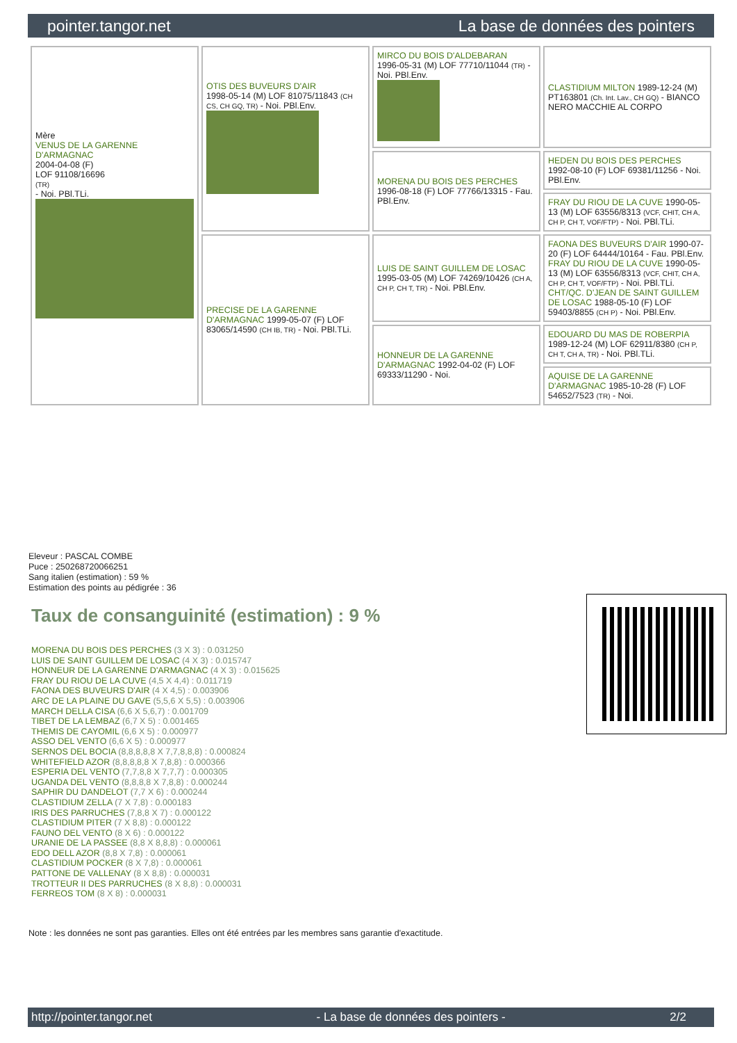pointer.tangor.net La base de données des pointers
| Mère VENUS DE LA GARENNE D'ARMAGNAC 2004-04-08 (F) LOF 91108/16696 (TR) - Noi. PBl.TLi. | OTIS DES BUVEURS D'AIR 1998-05-14 (M) LOF 81075/11843 (CH CS, CH GQ, TR) - Noi. PBl.Env. | MIRCO DU BOIS D'ALDEBARAN 1996-05-31 (M) LOF 77710/11044 (TR) - Noi. PBl.Env. | CLASTIDIUM MILTON 1989-12-24 (M) PT163801 (Ch. Int. Lav., CH GQ) - BIANCO NERO MACCHIE AL CORPO |
| | | MORENA DU BOIS DES PERCHES 1996-08-18 (F) LOF 77766/13315 - Fau. PBl.Env. | HEDEN DU BOIS DES PERCHES 1992-08-10 (F) LOF 69381/11256 - Noi. PBl.Env. |
| | | | FRAY DU RIOU DE LA CUVE 1990-05-13 (M) LOF 63556/8313 (VCF, CHIT, CH A, CH P, CH T, VOF/FTP) - Noi. PBl.TLi. |
| | PRECISE DE LA GARENNE D'ARMAGNAC 1999-05-07 (F) LOF 83065/14590 (CH IB, TR) - Noi. PBl.TLi. | LUIS DE SAINT GUILLEM DE LOSAC 1995-03-05 (M) LOF 74269/10426 (CH A, CH P, CH T, TR) - Noi. PBl.Env. | FAONA DES BUVEURS D'AIR 1990-07-20 (F) LOF 64444/10164 - Fau. PBl.Env. FRAY DU RIOU DE LA CUVE 1990-05-13 (M) LOF 63556/8313 (VCF, CHIT, CH A, CH P, CH T, VOF/FTP) - Noi. PBl.TLi. CHT/QC. D'JEAN DE SAINT GUILLEM DE LOSAC 1988-05-10 (F) LOF 59403/8855 (CH P) - Noi. PBl.Env. |
| | | HONNEUR DE LA GARENNE D'ARMAGNAC 1992-04-02 (F) LOF 69333/11290 - Noi. | EDOUARD DU MAS DE ROBERPIA 1989-12-24 (M) LOF 62911/8380 (CH P, CH T, CH A, TR) - Noi. PBl.TLi. |
| | | | AQUISE DE LA GARENNE D'ARMAGNAC 1985-10-28 (F) LOF 54652/7523 (TR) - Noi. |
Eleveur : PASCAL COMBE
Puce : 250268720066251
Sang italien (estimation) : 59 %
Estimation des points au pédigrée : 36
Taux de consanguinité (estimation) : 9 %
MORENA DU BOIS DES PERCHES (3 X 3) : 0.031250
LUIS DE SAINT GUILLEM DE LOSAC (4 X 3) : 0.015747
HONNEUR DE LA GARENNE D'ARMAGNAC (4 X 3) : 0.015625
FRAY DU RIOU DE LA CUVE (4,5 X 4,4) : 0.011719
FAONA DES BUVEURS D'AIR (4 X 4,5) : 0.003906
ARC DE LA PLAINE DU GAVE (5,5,6 X 5,5) : 0.003906
MARCH DELLA CISA (6,6 X 5,6,7) : 0.001709
TIBET DE LA LEMBAZ (6,7 X 5) : 0.001465
THEMIS DE CAYOMIL (6,6 X 5) : 0.000977
ASSO DEL VENTO (6,6 X 5) : 0.000977
SERNOS DEL BOCIA (8,8,8,8,8 X 7,7,8,8,8) : 0.000824
WHITEFIELD AZOR (8,8,8,8,8 X 7,8,8) : 0.000366
ESPERIA DEL VENTO (7,7,8,8 X 7,7,7) : 0.000305
UGANDA DEL VENTO (8,8,8,8 X 7,8,8) : 0.000244
SAPHIR DU DANDELOT (7,7 X 6) : 0.000244
CLASTIDIUM ZELLA (7 X 7,8) : 0.000183
IRIS DES PARRUCHES (7,8,8 X 7) : 0.000122
CLASTIDIUM PITER (7 X 8,8) : 0.000122
FAUNO DEL VENTO (8 X 6) : 0.000122
URANIE DE LA PASSEE (8,8 X 8,8,8) : 0.000061
EDO DELL AZOR (8,8 X 7,8) : 0.000061
CLASTIDIUM POCKER (8 X 7,8) : 0.000061
PATTONE DE VALLENAY (8 X 8,8) : 0.000031
TROTTEUR II DES PARRUCHES (8 X 8,8) : 0.000031
FERREOS TOM (8 X 8) : 0.000031
Note : les données ne sont pas garanties. Elles ont été entrées par les membres sans garantie d'exactitude.
http://pointer.tangor.net - La base de données des pointers - 2/2